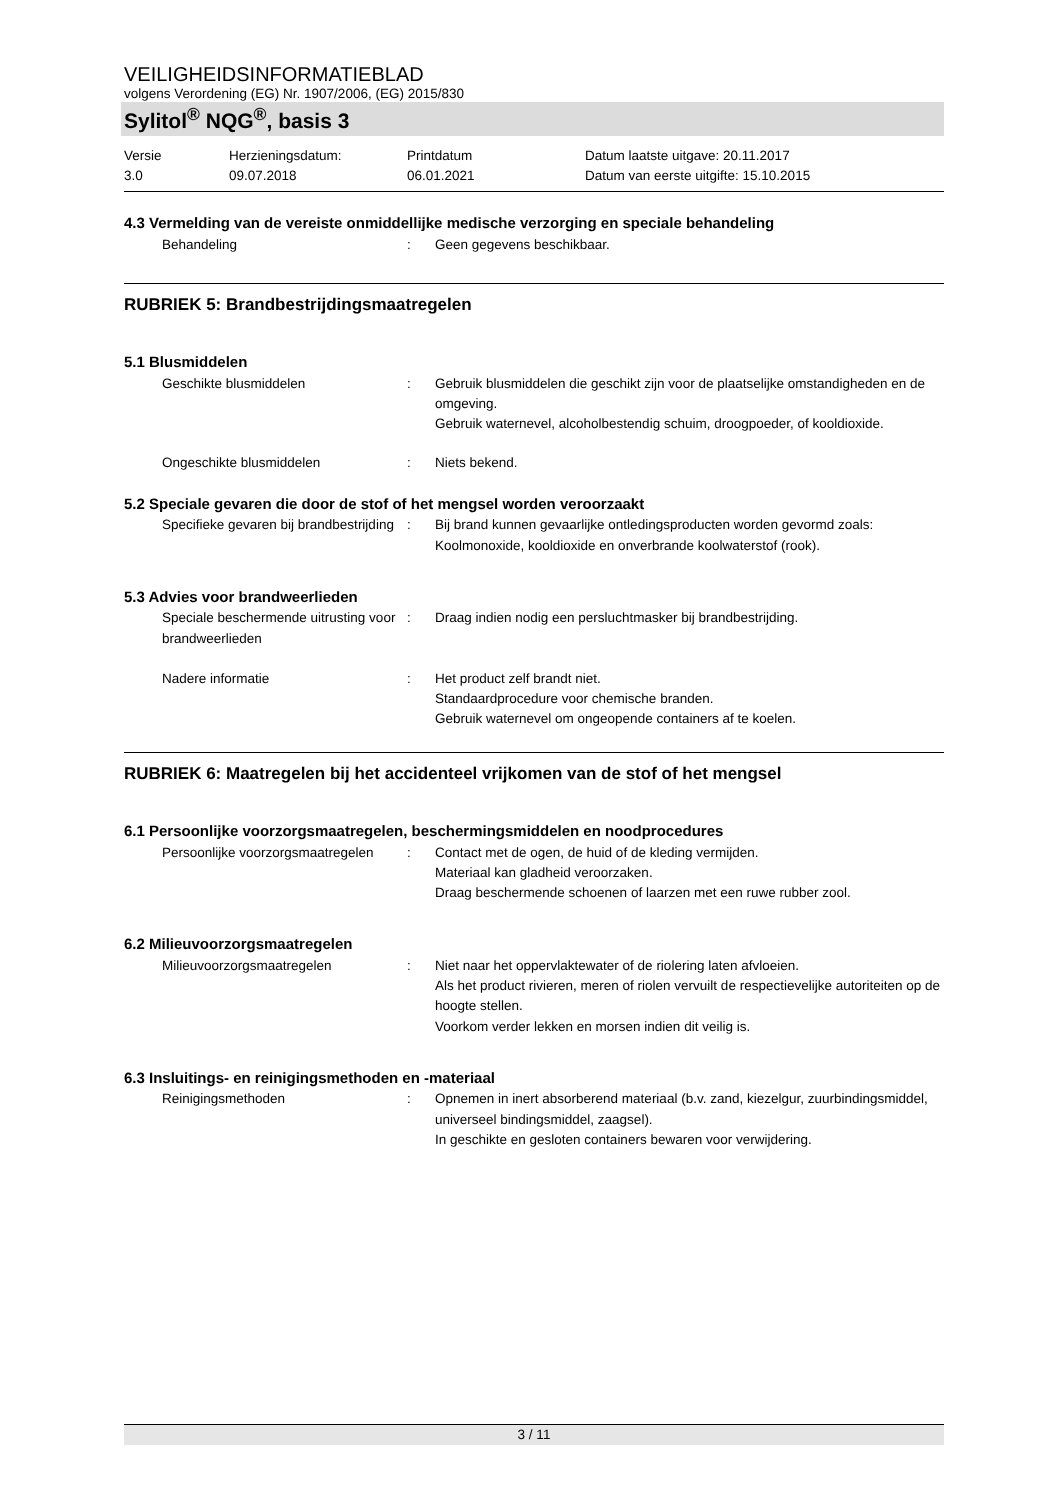VEILIGHEIDSINFORMATIEBLAD
volgens Verordening (EG) Nr. 1907/2006, (EG) 2015/830
Sylitol<sup>®</sup> NQG<sup>®</sup>, basis 3
Versie
3.0
Herzieningsdatum:
09.07.2018
Printdatum
06.01.2021
Datum laatste uitgave: 20.11.2017
Datum van eerste uitgifte: 15.10.2015
4.3 Vermelding van de vereiste onmiddellijke medische verzorging en speciale behandeling
Behandeling : Geen gegevens beschikbaar.
RUBRIEK 5: Brandbestrijdingsmaatregelen
5.1 Blusmiddelen
Geschikte blusmiddelen : Gebruik blusmiddelen die geschikt zijn voor de plaatselijke omstandigheden en de omgeving.
Gebruik waternevel, alcoholbestendig schuim, droogpoeder, of kooldioxide.
Ongeschikte blusmiddelen : Niets bekend.
5.2 Speciale gevaren die door de stof of het mengsel worden veroorzaakt
Specifieke gevaren bij brandbestrijding
: Bij brand kunnen gevaarlijke ontledingsproducten worden gevormd zoals:
Koolmonoxide, kooldioxide en onverbrande koolwaterstof (rook).
5.3 Advies voor brandweerlieden
Speciale beschermende uitrusting voor brandweerlieden
: Draag indien nodig een persluchtmasker bij brandbestrijding.
Nadere informatie : Het product zelf brandt niet.
Standaardprocedure voor chemische branden.
Gebruik waternevel om ongeopende containers af te koelen.
RUBRIEK 6: Maatregelen bij het accidenteel vrijkomen van de stof of het mengsel
6.1 Persoonlijke voorzorgsmaatregelen, beschermingsmiddelen en noodprocedures
Persoonlijke voorzorgsmaatregelen
: Contact met de ogen, de huid of de kleding vermijden.
Materiaal kan gladheid veroorzaken.
Draag beschermende schoenen of laarzen met een ruwe rubber zool.
6.2 Milieuvoorzorgsmaatregelen
Milieuvoorzorgsmaatregelen : Niet naar het oppervlaktewater of de riolering laten afvloeien.
Als het product rivieren, meren of riolen vervuilt de respectievelijke autoriteiten op de hoogte stellen.
Voorkom verder lekken en morsen indien dit veilig is.
6.3 Insluitings- en reinigingsmethoden en -materiaal
Reinigingsmethoden : Opnemen in inert absorberend materiaal (b.v. zand, kiezelgur, zuurbindingsmiddel, universeel bindingsmiddel, zaagsel).
In geschikte en gesloten containers bewaren voor verwijdering.
3 / 11